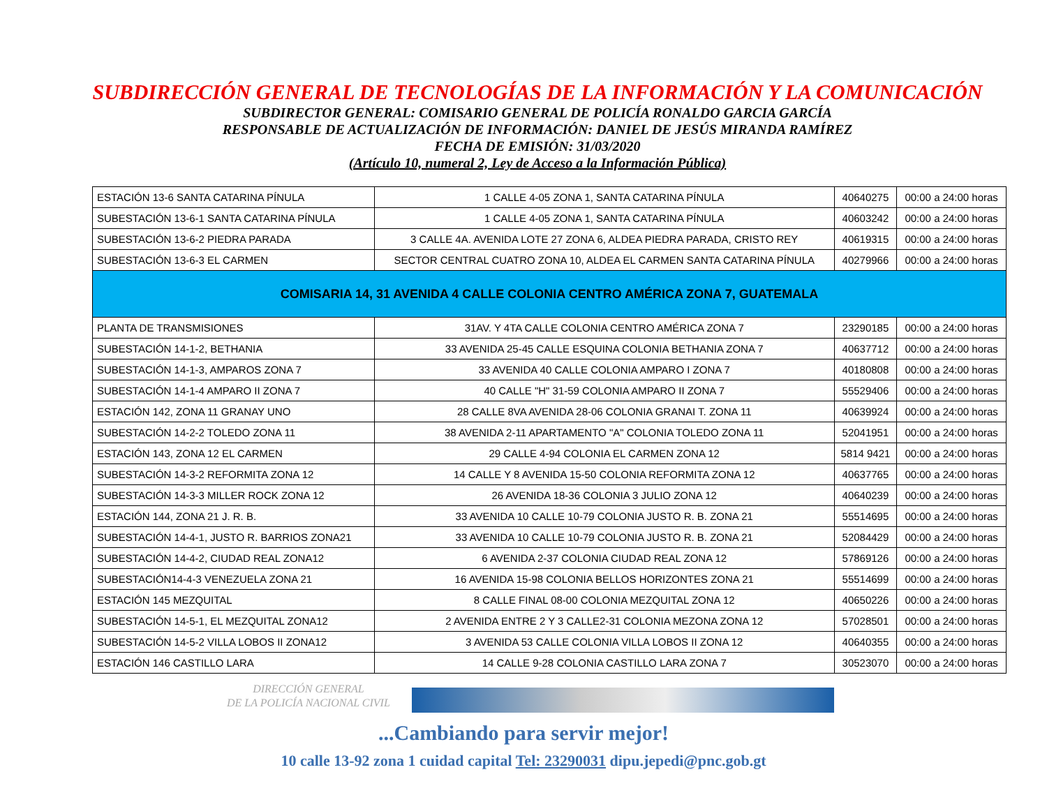SUBDIRECCIÓN GENERAL DE TECNOLOGÍAS DE LA INFORMACIÓN Y LA COMUNICACIÓN
SUBDIRECTOR GENERAL: COMISARIO GENERAL DE POLICÍA RONALDO GARCIA GARCÍA
RESPONSABLE DE ACTUALIZACIÓN DE INFORMACIÓN: DANIEL DE JESÚS MIRANDA RAMÍREZ
FECHA DE EMISIÓN: 31/03/2020
(Artículo 10, numeral 2, Ley de Acceso a la Información Pública)
| ESTACIÓN 13-6 SANTA CATARINA PÍNULA | 1 CALLE 4-05 ZONA 1, SANTA CATARINA PÍNULA | 40640275 | 00:00 a 24:00 horas |
| SUBESTACIÓN 13-6-1 SANTA CATARINA PÍNULA | 1 CALLE 4-05 ZONA 1, SANTA CATARINA PÍNULA | 40603242 | 00:00 a 24:00 horas |
| SUBESTACIÓN 13-6-2 PIEDRA PARADA | 3 CALLE 4A. AVENIDA LOTE 27 ZONA 6, ALDEA PIEDRA PARADA, CRISTO REY | 40619315 | 00:00 a 24:00 horas |
| SUBESTACIÓN 13-6-3 EL CARMEN | SECTOR CENTRAL CUATRO ZONA 10, ALDEA EL CARMEN SANTA CATARINA PÍNULA | 40279966 | 00:00 a 24:00 horas |
| COMISARIA 14, 31 AVENIDA 4 CALLE COLONIA CENTRO AMÉRICA ZONA 7, GUATEMALA | | | |
| PLANTA DE TRANSMISIONES | 31AV. Y 4TA CALLE COLONIA CENTRO AMÉRICA ZONA 7 | 23290185 | 00:00 a 24:00 horas |
| SUBESTACIÓN 14-1-2, BETHANIA | 33 AVENIDA 25-45 CALLE ESQUINA COLONIA BETHANIA ZONA 7 | 40637712 | 00:00 a 24:00 horas |
| SUBESTACIÓN 14-1-3, AMPAROS ZONA 7 | 33 AVENIDA 40 CALLE COLONIA AMPARO I ZONA 7 | 40180808 | 00:00 a 24:00 horas |
| SUBESTACIÓN 14-1-4 AMPARO II ZONA 7 | 40 CALLE "H" 31-59 COLONIA AMPARO II ZONA 7 | 55529406 | 00:00 a 24:00 horas |
| ESTACIÓN 142, ZONA 11 GRANAY UNO | 28 CALLE 8VA AVENIDA 28-06 COLONIA GRANAI T. ZONA 11 | 40639924 | 00:00 a 24:00 horas |
| SUBESTACIÓN 14-2-2 TOLEDO ZONA 11 | 38 AVENIDA 2-11 APARTAMENTO "A" COLONIA TOLEDO ZONA 11 | 52041951 | 00:00 a 24:00 horas |
| ESTACIÓN 143, ZONA 12 EL CARMEN | 29 CALLE 4-94 COLONIA EL CARMEN ZONA 12 | 5814 9421 | 00:00 a 24:00 horas |
| SUBESTACIÓN 14-3-2 REFORMITA ZONA 12 | 14 CALLE Y 8 AVENIDA 15-50 COLONIA REFORMITA ZONA 12 | 40637765 | 00:00 a 24:00 horas |
| SUBESTACIÓN 14-3-3 MILLER ROCK ZONA 12 | 26 AVENIDA 18-36 COLONIA 3 JULIO ZONA 12 | 40640239 | 00:00 a 24:00 horas |
| ESTACIÓN 144, ZONA 21 J. R. B. | 33 AVENIDA 10 CALLE 10-79 COLONIA JUSTO R. B. ZONA 21 | 55514695 | 00:00 a 24:00 horas |
| SUBESTACIÓN 14-4-1, JUSTO R. BARRIOS ZONA21 | 33 AVENIDA 10 CALLE 10-79 COLONIA JUSTO R. B. ZONA 21 | 52084429 | 00:00 a 24:00 horas |
| SUBESTACIÓN 14-4-2, CIUDAD REAL ZONA12 | 6 AVENIDA 2-37 COLONIA CIUDAD REAL ZONA 12 | 57869126 | 00:00 a 24:00 horas |
| SUBESTACIÓN14-4-3 VENEZUELA ZONA 21 | 16 AVENIDA 15-98 COLONIA BELLOS HORIZONTES ZONA 21 | 55514699 | 00:00 a 24:00 horas |
| ESTACIÓN 145 MEZQUITAL | 8 CALLE FINAL 08-00 COLONIA MEZQUITAL ZONA 12 | 40650226 | 00:00 a 24:00 horas |
| SUBESTACIÓN 14-5-1, EL MEZQUITAL ZONA12 | 2 AVENIDA ENTRE 2 Y 3 CALLE2-31 COLONIA MEZONA ZONA 12 | 57028501 | 00:00 a 24:00 horas |
| SUBESTACIÓN 14-5-2 VILLA LOBOS II ZONA12 | 3 AVENIDA 53 CALLE COLONIA VILLA LOBOS II ZONA 12 | 40640355 | 00:00 a 24:00 horas |
| ESTACIÓN 146 CASTILLO LARA | 14 CALLE 9-28 COLONIA CASTILLO LARA ZONA 7 | 30523070 | 00:00 a 24:00 horas |
DIRECCIÓN GENERAL
DE LA POLICÍA NACIONAL CIVIL
...Cambiando para servir mejor!
10 calle 13-92 zona 1 cuidad capital Tel: 23290031 dipu.jepedi@pnc.gob.gt